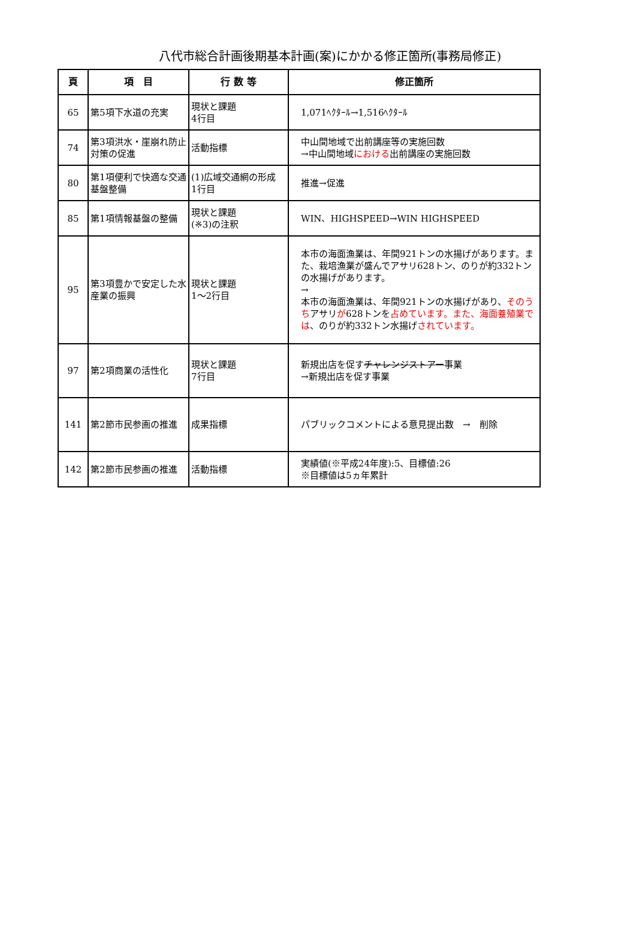八代市総合計画後期基本計画(案)にかかる修正箇所(事務局修正)
| 頁 | 項 目 | 行 数 等 | 修正箇所 |
| --- | --- | --- | --- |
| 65 | 第5項下水道の充実 | 現状と課題 4行目 | 1,071ﾍｸﾀｰﾙ→1,516ﾍｸﾀｰﾙ |
| 74 | 第3項洪水・崖崩れ防止対策の促進 | 活動指標 | 中山間地域で出前講座等の実施回数 →中山間地域 における 出前講座の実施回数 |
| 80 | 第1項便利で快適な交通基盤整備 | (1)広域交通網の形成 1行目 | 推進→促進 |
| 85 | 第1項情報基盤の整備 | 現状と課題 (※3)の注釈 | WIN、HIGHSPEED→WIN HIGHSPEED |
| 95 | 第3項豊かで安定した水産業の振興 | 現状と課題 1～2行目 | 本市の海面漁業は、年間921トンの水揚げがあります。また、栽培漁業が盛んでアサリ628トン、のりが約332トンの水揚げがあります。 → 本市の海面漁業は、年間921トンの水揚げがあり、 そのうち アサリ が 628トンを 占めています。また、海面養殖業では 、のりが約332トン水揚げ されています。 |
| 97 | 第2項商業の活性化 | 現状と課題 7行目 | 新規出店を促す チャレンジストアー 事業 →新規出店を促す事業 |
| 141 | 第2節市民参画の推進 | 成果指標 | パブリックコメントによる意見提出数 → 削除 |
| 142 | 第2節市民参画の推進 | 活動指標 | 実績値(※平成24年度):5、目標値:26 ※目標値は5ヵ年累計 |